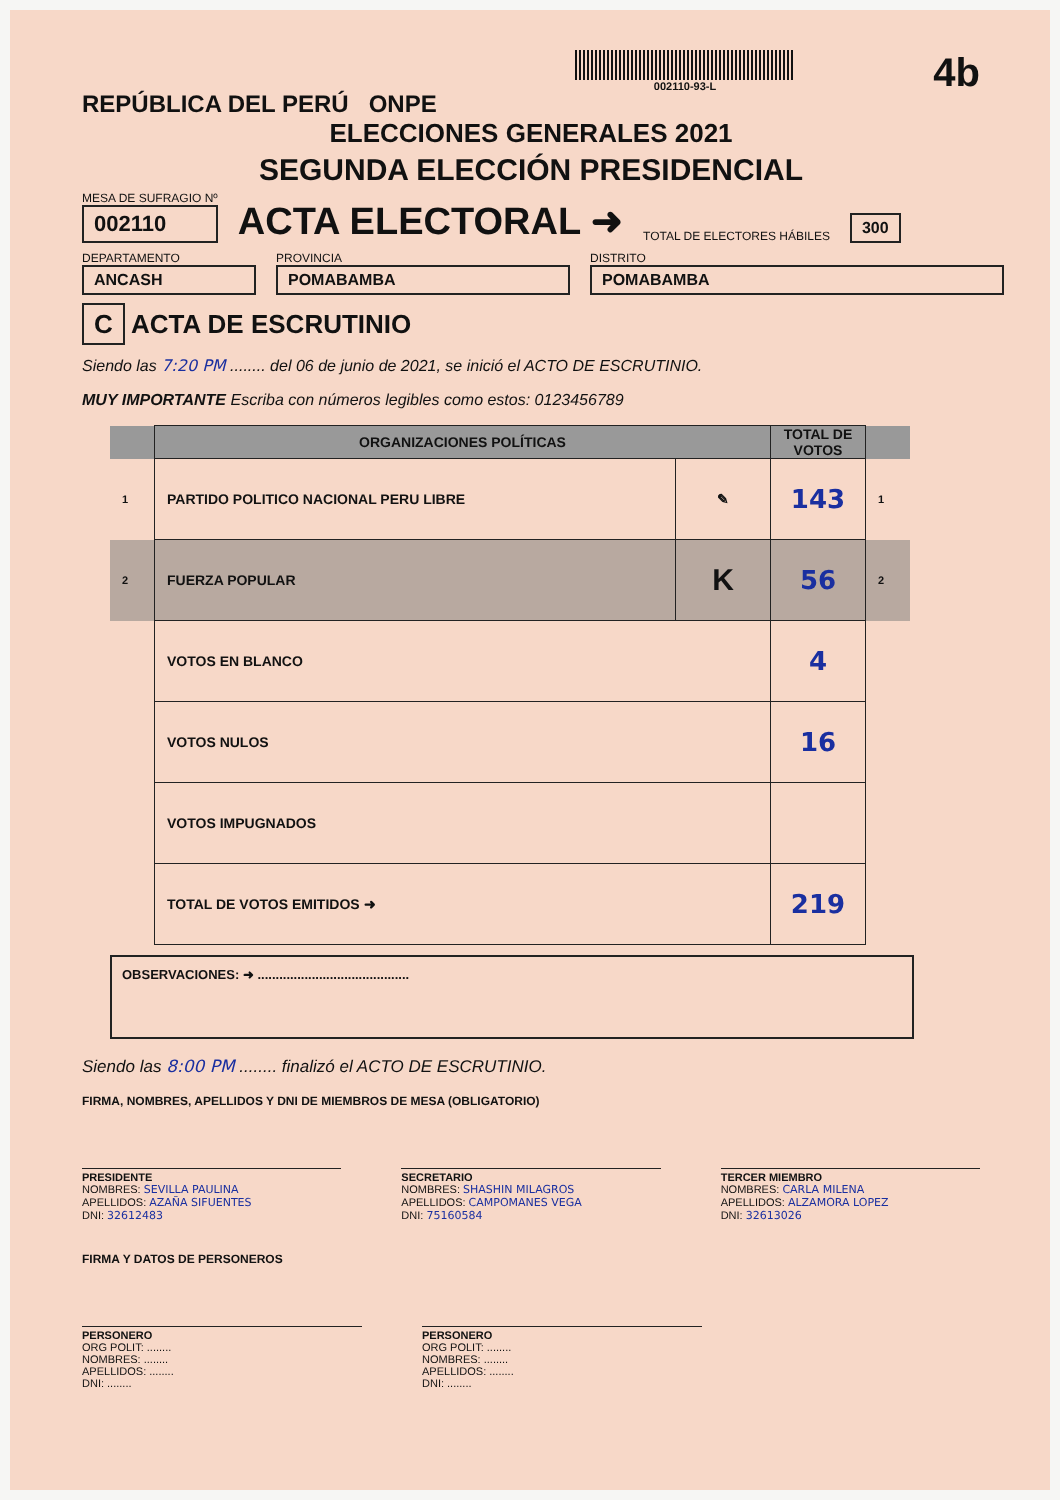REPÚBLICA DEL PERÚ ONPE
002110-93-L
4b
ELECCIONES GENERALES 2021
SEGUNDA ELECCIÓN PRESIDENCIAL
MESA DE SUFRAGIO Nº
002110
ACTA ELECTORAL ➜
TOTAL DE ELECTORES HÁBILES 300
DEPARTAMENTO
ANCASH
PROVINCIA
POMABAMBA
DISTRITO
POMABAMBA
C ACTA DE ESCRUTINIO
Siendo las 7:20 PM ........ del 06 de junio de 2021, se inició el ACTO DE ESCRUTINIO.
MUY IMPORTANTE Escriba con números legibles como estos: 0123456789
| | ORGANIZACIONES POLÍTICAS | | TOTAL DE VOTOS | |
| --- | --- | --- | --- | --- |
| 1 | PARTIDO POLITICO NACIONAL PERU LIBRE | ✎ | 143 | 1 |
| 2 | FUERZA POPULAR | K | 56 | 2 |
| | VOTOS EN BLANCO | | 4 | |
| | VOTOS NULOS | | 16 | |
| | VOTOS IMPUGNADOS | | | |
| | TOTAL DE VOTOS EMITIDOS ➜ | | 219 | |
OBSERVACIONES: ➜ ..........................................
Siendo las 8:00 PM ........ finalizó el ACTO DE ESCRUTINIO.
FIRMA, NOMBRES, APELLIDOS Y DNI DE MIEMBROS DE MESA (OBLIGATORIO)
PRESIDENTE
NOMBRES: SEVILLA PAULINA
APELLIDOS: AZAÑA SIFUENTES
DNI: 32612483
SECRETARIO
NOMBRES: SHASHIN MILAGROS
APELLIDOS: CAMPOMANES VEGA
DNI: 75160584
TERCER MIEMBRO
NOMBRES: CARLA MILENA
APELLIDOS: ALZAMORA LOPEZ
DNI: 32613026
FIRMA Y DATOS DE PERSONEROS
PERSONERO
ORG POLIT: ........
NOMBRES: ........
APELLIDOS: ........
DNI: ........
PERSONERO
ORG POLIT: ........
NOMBRES: ........
APELLIDOS: ........
DNI: ........